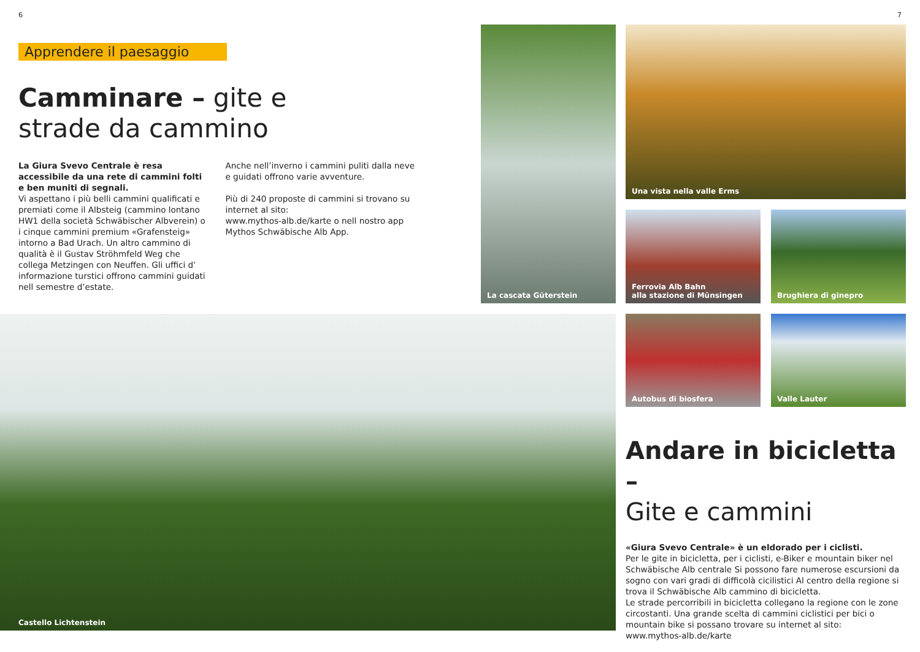6 7
Apprendere il paesaggio
Camminare – gite e
strade da cammino
La Giura Svevo Centrale è resa accessibile da una rete di cammini folti e ben muniti di segnali.
Vi aspettano i più belli cammini qualificati e premiati come il Albsteig (cammino lontano HW1 della società Schwäbischer Albverein) o i cinque cammini premium «Grafensteig» intorno a Bad Urach. Un altro cammino di qualità è il Gustav Ströhmfeld Weg che collega Metzingen con Neuffen. Gli uffici d’ informazione turstici offrono cammini guidati nell semestre d’estate.
Anche nell’inverno i cammini puliti dalla neve e guidati offrono varie avventure.
Più di 240 proposte di cammini si trovano su internet al sito:
www.mythos-alb.de/karte o nell nostro app Mythos Schwäbische Alb App.
La cascata Güterstein Una vista nella valle Erms
Ferrovia Alb Bahn
alla stazione di Münsingen
Brughiera di ginepro
Autobus di biosfera Valle Lauter
Castello Lichtenstein
Andare in bicicletta –
Gite e cammini
«Giura Svevo Centrale» è un eldorado per i ciclisti.
Per le gite in bicicletta, per i ciclisti, e-Biker e mountain biker nel Schwäbische Alb centrale Si possono fare numerose escursioni da sogno con vari gradi di difficolà cicilistici Al centro della regione si trova il Schwäbische Alb cammino di bicicletta.
Le strade percorribili in bicicletta collegano la regione con le zone circostanti. Una grande scelta di cammini ciclistici per bici o mountain bike si possano trovare su internet al sito:
www.mythos-alb.de/karte